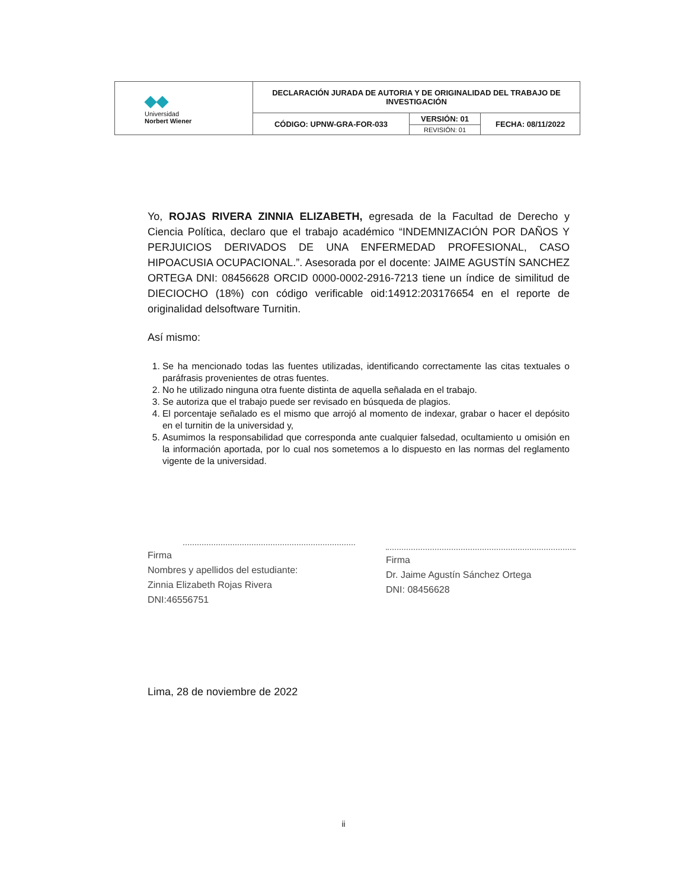| ◆◆ Universidad Norbert Wiener | DECLARACIÓN JURADA DE AUTORIA Y DE ORIGINALIDAD DEL TRABAJO DE INVESTIGACIÓN | | |
| | CÓDIGO: UPNW-GRA-FOR-033 | VERSIÓN: 01 | FECHA: 08/11/2022 |
| | | REVISIÓN: 01 | |
Yo, ROJAS RIVERA ZINNIA ELIZABETH, egresada de la Facultad de Derecho y Ciencia Política, declaro que el trabajo académico “INDEMNIZACIÓN POR DAÑOS Y PERJUICIOS DERIVADOS DE UNA ENFERMEDAD PROFESIONAL, CASO HIPOACUSIA OCUPACIONAL.”. Asesorada por el docente: JAIME AGUSTÍN SANCHEZ ORTEGA DNI: 08456628 ORCID 0000-0002-2916-7213 tiene un índice de similitud de DIECIOCHO (18%) con código verificable oid:14912:203176654 en el reporte de originalidad delsoftware Turnitin.
Así mismo:
1. Se ha mencionado todas las fuentes utilizadas, identificando correctamente las citas textuales o paráfrasis provenientes de otras fuentes.
2. No he utilizado ninguna otra fuente distinta de aquella señalada en el trabajo.
3. Se autoriza que el trabajo puede ser revisado en búsqueda de plagios.
4. El porcentaje señalado es el mismo que arrojó al momento de indexar, grabar o hacer el depósito en el turnitin de la universidad y,
5. Asumimos la responsabilidad que corresponda ante cualquier falsedad, ocultamiento u omisión en la información aportada, por lo cual nos sometemos a lo dispuesto en las normas del reglamento vigente de la universidad.
Firma
Nombres y apellidos del estudiante:
Zinnia Elizabeth Rojas Rivera
DNI:46556751
Firma
Dr. Jaime Agustín Sánchez Ortega
DNI: 08456628
Lima, 28 de noviembre de 2022
ii